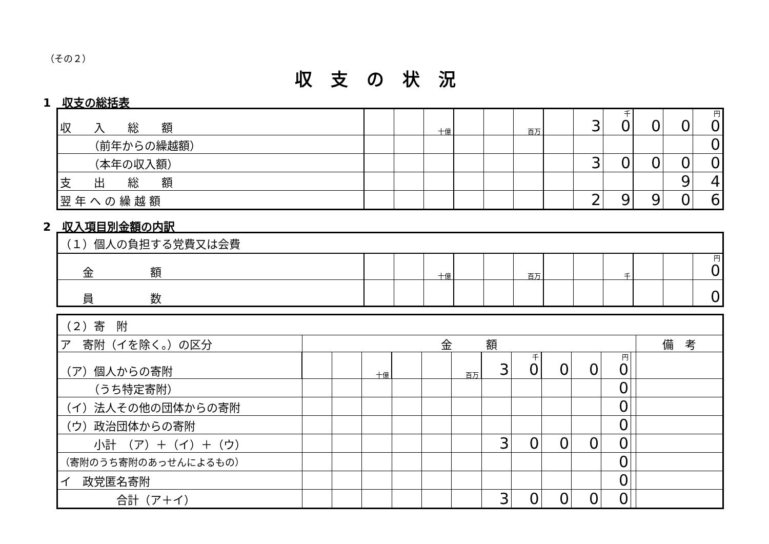（その２）
収支の状況
1　収支の総括表
| 収 入 総 額 | | | 十億 | | | 百万 | | 3 | 千 0 | 0 | 0 | 円 0 |
| （前年からの繰越額） | | | | | | | | | | | | 0 |
| （本年の収入額） | | | | | | | | 3 | 0 | 0 | 0 | 0 |
| 支 出 総 額 | | | | | | | | | | | 9 | 4 |
| 翌 年 へ の 繰 越 額 | | | | | | | | 2 | 9 | 9 | 0 | 6 |
2　収入項目別金額の内訳
| （１）個人の負担する党費又は会費 | | | | | | | | | | | | |
| 金 額 | | | 十億 | | | 百万 | | | 千 | | | 円 0 |
| 員 数 | | | | | | | | | | | | 0 |
| （２）寄 附 | | | | | | | | | | | | | |
| ア 寄附（イを除く。）の区分 | 金 額 | | | | | | | | | | | | 備 考 |
| （ア）個人からの寄附 | | | 十億 | | | 百万 | 3 | 千 0 | 0 | 0 | 円 0 | | |
| （うち特定寄附） | | | | | | | | | | | 0 | | |
| （イ）法人その他の団体からの寄附 | | | | | | | | | | | 0 | | |
| （ウ）政治団体からの寄附 | | | | | | | | | | | 0 | | |
| 小計 （ア）＋（イ）＋（ウ） | | | | | | | 3 | 0 | 0 | 0 | 0 | | |
| （寄附のうち寄附のあっせんによるもの） | | | | | | | | | | | 0 | | |
| イ 政党匿名寄附 | | | | | | | | | | | 0 | | |
| 合計（ア＋イ） | | | | | | | 3 | 0 | 0 | 0 | 0 | | |